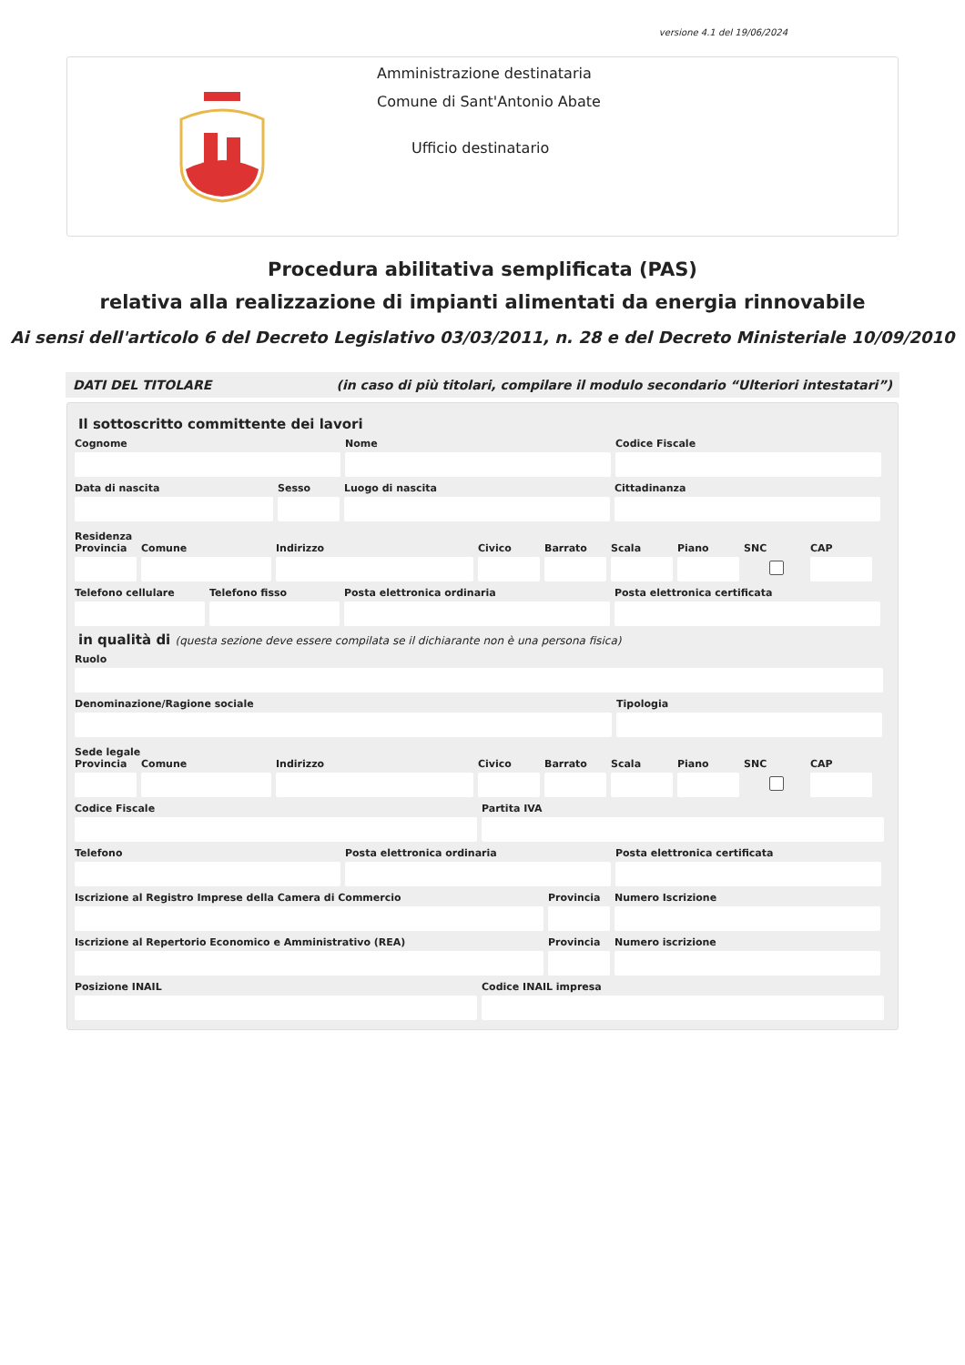versione 4.1 del 19/06/2024
Amministrazione destinataria
Comune di Sant'Antonio Abate
Ufficio destinatario
Procedura abilitativa semplificata (PAS)
relativa alla realizzazione di impianti alimentati da energia rinnovabile
Ai sensi dell'articolo 6 del Decreto Legislativo 03/03/2011, n. 28 e del Decreto Ministeriale 10/09/2010
DATI DEL TITOLARE (in caso di più titolari, compilare il modulo secondario “Ulteriori intestatari”)
Il sottoscritto committente dei lavori
Cognome Nome Codice Fiscale
Data di nascita Sesso Luogo di nascita Cittadinanza
Residenza
Provincia
Comune Indirizzo Civico Barrato Scala Piano SNC CAP
Telefono cellulare
Telefono fisso Posta elettronica ordinaria Posta elettronica certificata
in qualità di (questa sezione deve essere compilata se il dichiarante non è una persona fisica)
Ruolo
Denominazione/Ragione sociale Tipologia
Sede legale
Provincia
Comune Indirizzo Civico Barrato Scala Piano SNC CAP
Codice Fiscale Partita IVA
Telefono Posta elettronica ordinaria Posta elettronica certificata
Iscrizione al Registro Imprese della Camera di Commercio
Provincia
Numero Iscrizione
Iscrizione al Repertorio Economico e Amministrativo (REA)
Provincia
Numero iscrizione
Posizione INAIL Codice INAIL impresa